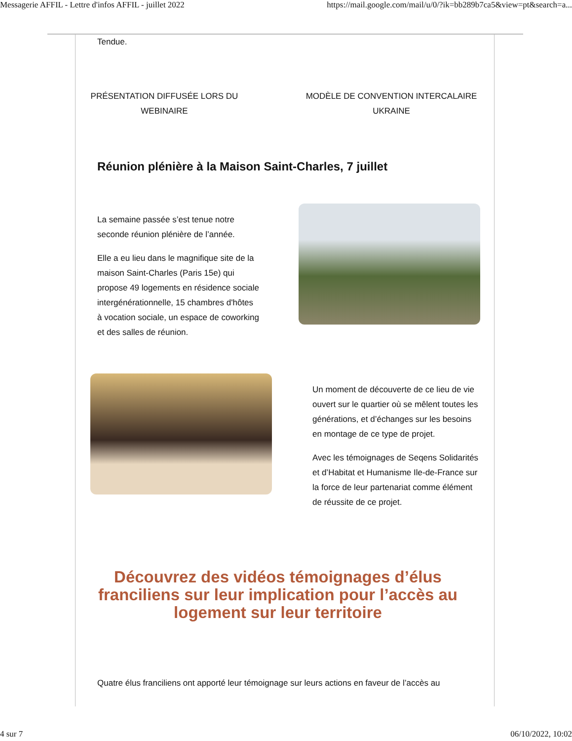Messagerie AFFIL - Lettre d'infos AFFIL - juillet 2022 https://mail.google.com/mail/u/0/?ik=bb289b7ca5&view=pt&search=a...
Tendue.
PRÉSENTATION DIFFUSÉE LORS DU WEBINAIRE
MODÈLE DE CONVENTION INTERCALAIRE UKRAINE
Réunion plénière à la Maison Saint-Charles, 7 juillet
La semaine passée s’est tenue notre seconde réunion plénière de l’année.
Elle a eu lieu dans le magnifique site de la maison Saint-Charles (Paris 15e) qui propose 49 logements en résidence sociale intergénérationnelle, 15 chambres d'hôtes à vocation sociale, un espace de coworking et des salles de réunion.
Un moment de découverte de ce lieu de vie ouvert sur le quartier où se mêlent toutes les générations, et d’échanges sur les besoins en montage de ce type de projet.
Avec les témoignages de Seqens Solidarités et d’Habitat et Humanisme Ile-de-France sur la force de leur partenariat comme élément de réussite de ce projet.
Découvrez des vidéos témoignages d’élus franciliens sur leur implication pour l’accès au logement sur leur territoire
Quatre élus franciliens ont apporté leur témoignage sur leurs actions en faveur de l’accès au
4 sur 7 06/10/2022, 10:02